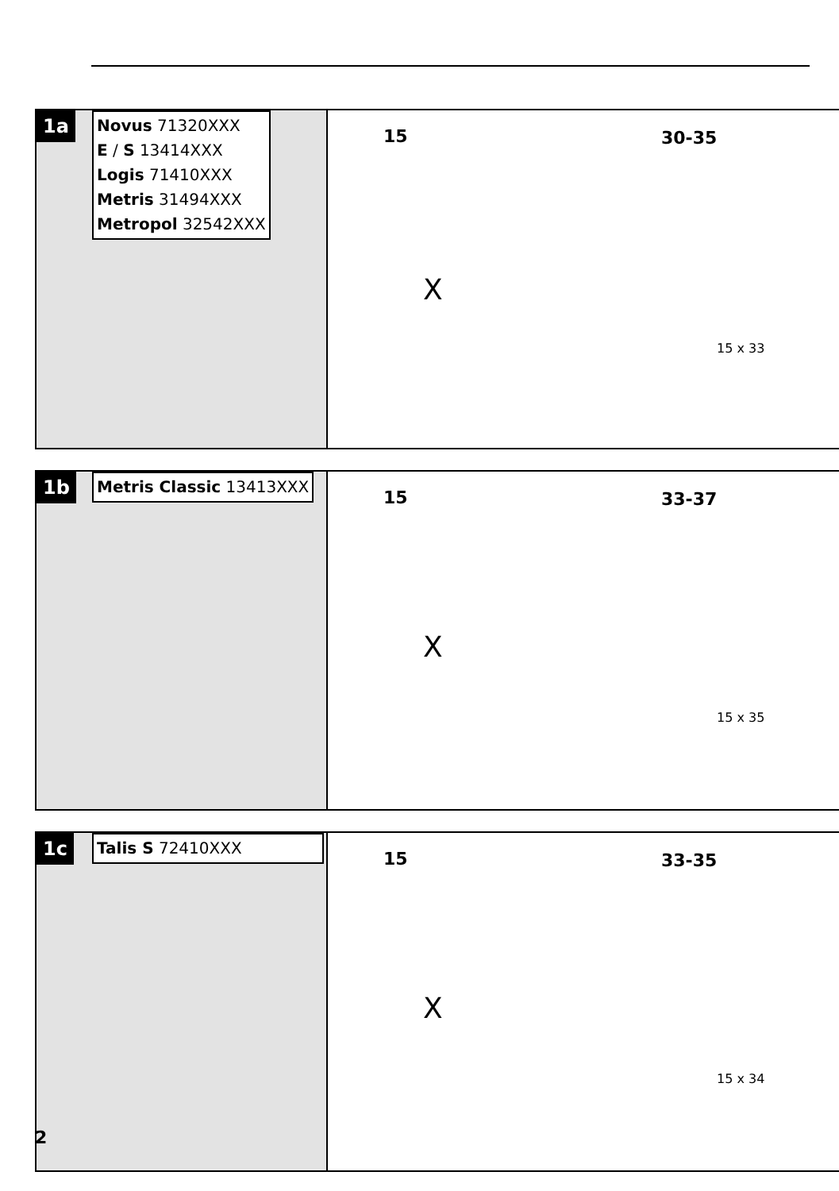1a
Novus 71320XXX
E / S 13414XXX
Logis 71410XXX
Metris 31494XXX
Metropol 32542XXX
15 30-35
X
15 x 33
1b Metris Classic 13413XXX
15 33-37
X
15 x 35
1c Talis S 72410XXX
15 33-35
X
15 x 34
2